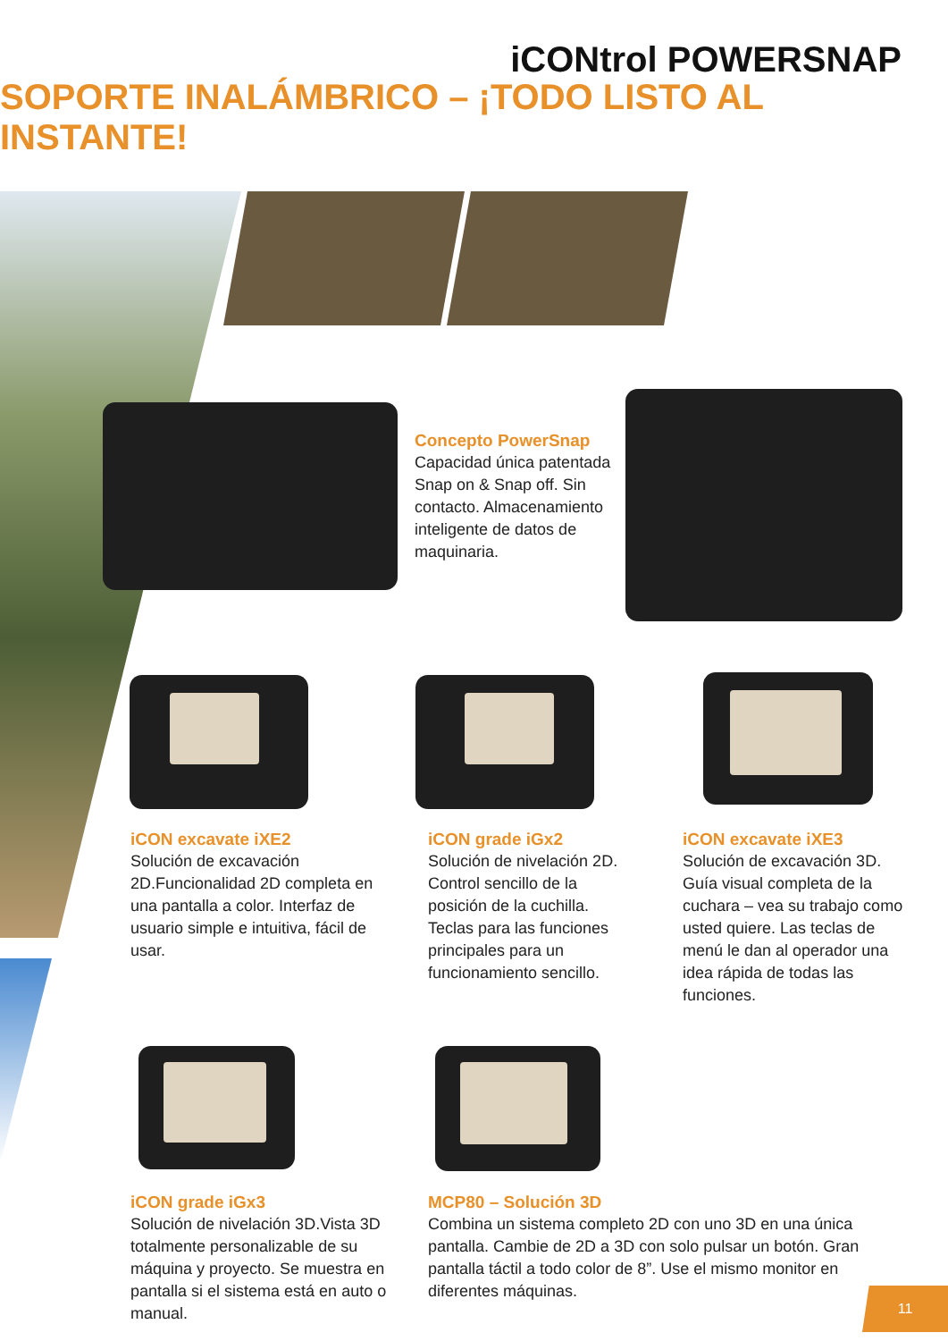iCONtrol POWERSNAP
SOPORTE INALÁMBRICO – ¡TODO LISTO AL INSTANTE!
Concepto PowerSnap
Capacidad única patentada Snap on & Snap off. Sin contacto. Almacenamiento inteligente de datos de maquinaria.
iCON excavate iXE2
Solución de excavación 2D.Funcionalidad 2D completa en una pantalla a color. Interfaz de usuario simple e intuitiva, fácil de usar.
iCON grade iGx2
Solución de nivelación 2D. Control sencillo de la posición de la cuchilla. Teclas para las funciones principales para un funcionamiento sencillo.
iCON excavate iXE3
Solución de excavación 3D. Guía visual completa de la cuchara – vea su trabajo como usted quiere. Las teclas de menú le dan al operador una idea rápida de todas las funciones.
iCON grade iGx3
Solución de nivelación 3D.Vista 3D totalmente personalizable de su máquina y proyecto. Se muestra en pantalla si el sistema está en auto o manual.
MCP80 – Solución 3D
Combina un sistema completo 2D con uno 3D en una única pantalla. Cambie de 2D a 3D con solo pulsar un botón. Gran pantalla táctil a todo color de 8”. Use el mismo monitor en diferentes máquinas.
11